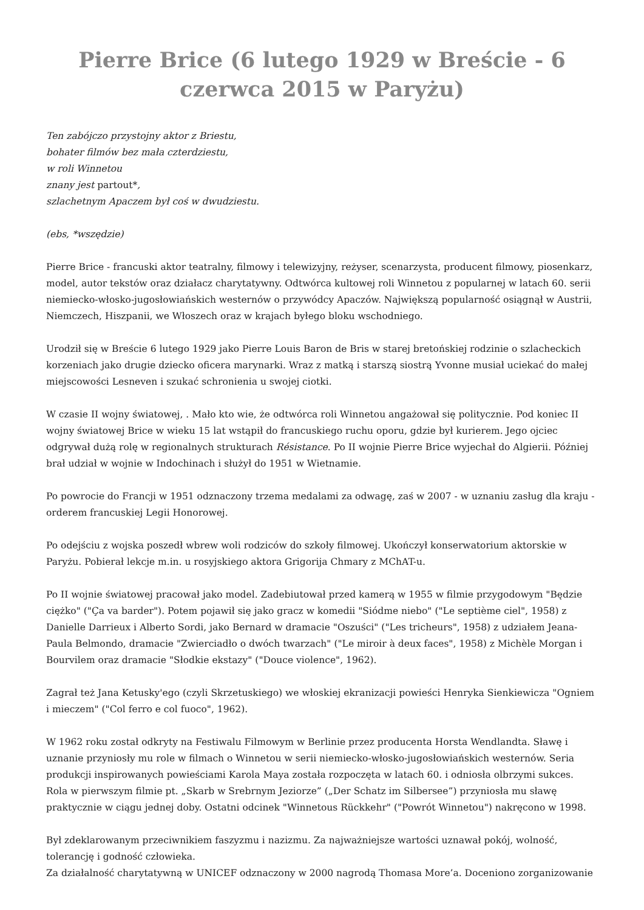Pierre Brice (6 lutego 1929 w Breście - 6 czerwca 2015 w Paryżu)
Ten zabójczo przystojny aktor z Briestu,
bohater filmów bez mała czterdziestu,
w roli Winnetou
znany jest partout*,
szlachetnym Apaczem był coś w dwudziestu.
(ebs, *wszędzie)
Pierre Brice - francuski aktor teatralny, filmowy i telewizyjny, reżyser, scenarzysta, producent filmowy, piosenkarz, model, autor tekstów oraz działacz charytatywny. Odtwórca kultowej roli Winnetou z popularnej w latach 60. serii niemiecko-włosko-jugosłowiańskich westernów o przywódcy Apaczów. Największą popularność osiągnął w Austrii, Niemczech, Hiszpanii, we Włoszech oraz w krajach byłego bloku wschodniego.
Urodził się w Breście 6 lutego 1929 jako Pierre Louis Baron de Bris w starej bretońskiej rodzinie o szlacheckich korzeniach jako drugie dziecko oficera marynarki. Wraz z matką i starszą siostrą Yvonne musiał uciekać do małej miejscowości Lesneven i szukać schronienia u swojej ciotki.
W czasie II wojny światowej, . Mało kto wie, że odtwórca roli Winnetou angażował się politycznie. Pod koniec II wojny światowej Brice w wieku 15 lat wstąpił do francuskiego ruchu oporu, gdzie był kurierem. Jego ojciec odgrywał dużą rolę w regionalnych strukturach Résistance. Po II wojnie Pierre Brice wyjechał do Algierii. Później brał udział w wojnie w Indochinach i służył do 1951 w Wietnamie.
Po powrocie do Francji w 1951 odznaczony trzema medalami za odwagę, zaś w 2007 - w uznaniu zasług dla kraju - orderem francuskiej Legii Honorowej.
Po odejściu z wojska poszedł wbrew woli rodziców do szkoły filmowej. Ukończył konserwatorium aktorskie w Paryżu. Pobierał lekcje m.in. u rosyjskiego aktora Grigorija Chmary z MChAT-u.
Po II wojnie światowej pracował jako model. Zadebiutował przed kamerą w 1955 w filmie przygodowym "Będzie ciężko" ("Ça va barder"). Potem pojawił się jako gracz w komedii "Siódme niebo" ("Le septième ciel", 1958) z Danielle Darrieux i Alberto Sordi, jako Bernard w dramacie "Oszuści" ("Les tricheurs", 1958) z udziałem Jeana-Paula Belmondo, dramacie "Zwierciadło o dwóch twarzach" ("Le miroir à deux faces", 1958) z Michèle Morgan i Bourvilem oraz dramacie "Słodkie ekstazy" ("Douce violence", 1962).
Zagrał też Jana Ketusky'ego (czyli Skrzetuskiego) we włoskiej ekranizacji powieści Henryka Sienkiewicza "Ogniem i mieczem" ("Col ferro e col fuoco", 1962).
W 1962 roku został odkryty na Festiwalu Filmowym w Berlinie przez producenta Horsta Wendlandta. Sławę i uznanie przyniosły mu role w filmach o Winnetou w serii niemiecko-włosko-jugosłowiańskich westernów. Seria produkcji inspirowanych powieściami Karola Maya została rozpoczęta w latach 60. i odniosła olbrzymi sukces. Rola w pierwszym filmie pt. „Skarb w Srebrnym Jeziorze” („Der Schatz im Silbersee”) przyniosła mu sławę praktycznie w ciągu jednej doby. Ostatni odcinek "Winnetous Rückkehr" ("Powrót Winnetou") nakręcono w 1998.
Był zdeklarowanym przeciwnikiem faszyzmu i nazizmu. Za najważniejsze wartości uznawał pokój, wolność, tolerancję i godność człowieka.
Za działalność charytatywną w UNICEF odznaczony w 2000 nagrodą Thomasa More’a. Doceniono zorganizowanie